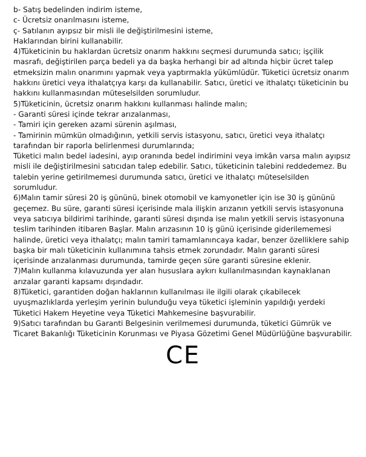b- Satış bedelinden indirim isteme,
c- Ücretsiz onarılmasını isteme,
ç- Satılanın ayıpsız bir misli ile değiştirilmesini isteme,
Haklarından birini kullanabilir.
4)Tüketicinin bu haklardan ücretsiz onarım hakkını seçmesi durumunda satıcı; işçilik masrafı, değiştirilen parça bedeli ya da başka herhangi bir ad altında hiçbir ücret talep etmeksizin malın onarımını yapmak veya yaptırmakla yükümlüdür. Tüketici ücretsiz onarım hakkını üretici veya ithalatçıya karşı da kullanabilir. Satıcı, üretici ve ithalatçı tüketicinin bu hakkını kullanmasından müteselsilden sorumludur.
5)Tüketicinin, ücretsiz onarım hakkını kullanması halinde malın;
- Garanti süresi içinde tekrar arızalanması,
- Tamiri için gereken azami sürenin aşılması,
- Tamirinin mümkün olmadığının, yetkili servis istasyonu, satıcı, üretici veya ithalatçı tarafından bir raporla belirlenmesi durumlarında;
Tüketici malın bedel iadesini, ayıp oranında bedel indirimini veya imkân varsa malın ayıpsız misli ile değiştirilmesini satıcıdan talep edebilir. Satıcı, tüketicinin talebini reddedemez. Bu talebin yerine getirilmemesi durumunda satıcı, üretici ve ithalatçı müteselsilden sorumludur.
6)Malın tamir süresi 20 iş gününü, binek otomobil ve kamyonetler için ise 30 iş gününü geçemez. Bu süre, garanti süresi içerisinde mala ilişkin arızanın yetkili servis istasyonuna veya satıcıya bildirimi tarihinde, garanti süresi dışında ise malın yetkili servis istasyonuna teslim tarihinden itibaren Başlar. Malın arızasının 10 iş günü içerisinde giderilememesi halinde, üretici veya ithalatçı; malın tamiri tamamlanıncaya kadar, benzer özelliklere sahip başka bir malı tüketicinin kullanımına tahsis etmek zorundadır. Malın garanti süresi içerisinde arızalanması durumunda, tamirde geçen süre garanti süresine eklenir.
7)Malın kullanma kılavuzunda yer alan hususlara aykırı kullanılmasından kaynaklanan arızalar garanti kapsamı dışındadır.
8)Tüketici, garantiden doğan haklarının kullanılması ile ilgili olarak çıkabilecek uyuşmazlıklarda yerleşim yerinin bulunduğu veya tüketici işleminin yapıldığı yerdeki Tüketici Hakem Heyetine veya Tüketici Mahkemesine başvurabilir.
9)Satıcı tarafından bu Garanti Belgesinin verilmemesi durumunda, tüketici Gümrük ve Ticaret Bakanlığı Tüketicinin Korunması ve Piyasa Gözetimi Genel Müdürlüğüne başvurabilir.
CE